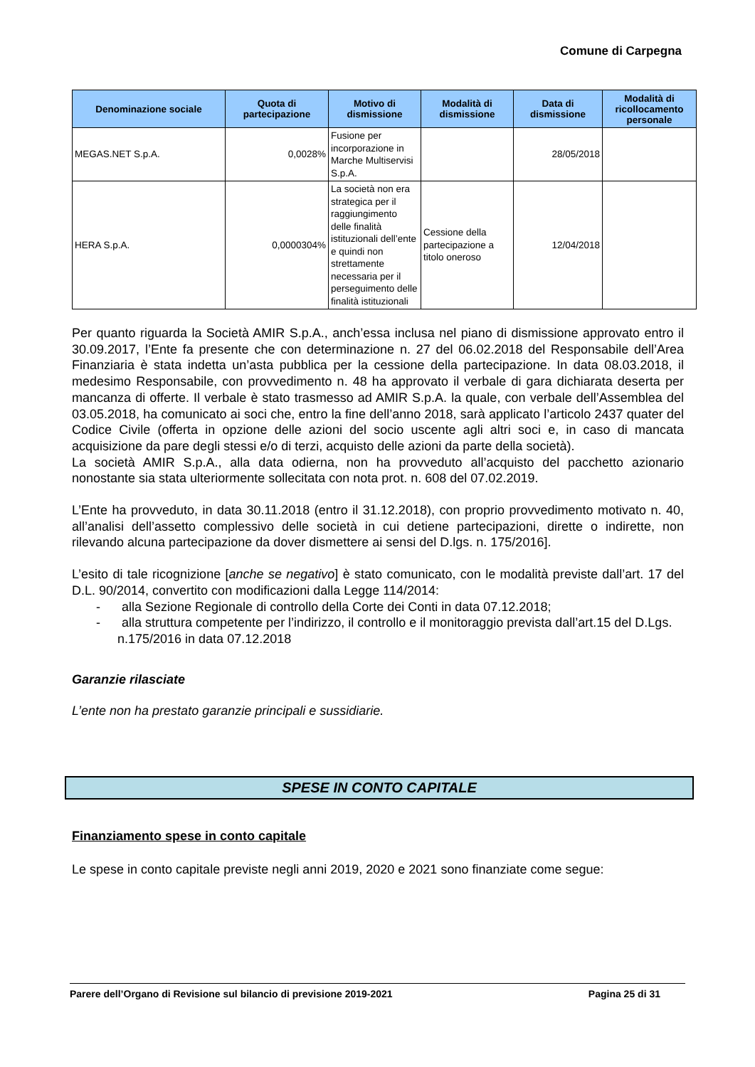Comune di Carpegna
| Denominazione sociale | Quota di partecipazione | Motivo di dismissione | Modalità di dismissione | Data di dismissione | Modalità di ricollocamento personale |
| --- | --- | --- | --- | --- | --- |
| MEGAS.NET S.p.A. | 0,0028% | Fusione per incorporazione in Marche Multiservisi S.p.A. | | 28/05/2018 | |
| HERA S.p.A. | 0,0000304% | La società non era strategica per il raggiungimento delle finalità istituzionali dell’ente e quindi non strettamente necessaria per il perseguimento delle finalità istituzionali | Cessione della partecipazione a titolo oneroso | 12/04/2018 | |
Per quanto riguarda la Società AMIR S.p.A., anch’essa inclusa nel piano di dismissione approvato entro il 30.09.2017, l’Ente fa presente che con determinazione n. 27 del 06.02.2018 del Responsabile dell’Area Finanziaria è stata indetta un’asta pubblica per la cessione della partecipazione. In data 08.03.2018, il medesimo Responsabile, con provvedimento n. 48 ha approvato il verbale di gara dichiarata deserta per mancanza di offerte. Il verbale è stato trasmesso ad AMIR S.p.A. la quale, con verbale dell’Assemblea del 03.05.2018, ha comunicato ai soci che, entro la fine dell’anno 2018, sarà applicato l’articolo 2437 quater del Codice Civile (offerta in opzione delle azioni del socio uscente agli altri soci e, in caso di mancata acquisizione da pare degli stessi e/o di terzi, acquisto delle azioni da parte della società).
La società AMIR S.p.A., alla data odierna, non ha provveduto all’acquisto del pacchetto azionario nonostante sia stata ulteriormente sollecitata con nota prot. n. 608 del 07.02.2019.
L’Ente ha provveduto, in data 30.11.2018 (entro il 31.12.2018), con proprio provvedimento motivato n. 40, all’analisi dell’assetto complessivo delle società in cui detiene partecipazioni, dirette o indirette, non rilevando alcuna partecipazione da dover dismettere ai sensi del D.lgs. n. 175/2016].
L’esito di tale ricognizione [anche se negativo] è stato comunicato, con le modalità previste dall’art. 17 del D.L. 90/2014, convertito con modificazioni dalla Legge 114/2014:
- alla Sezione Regionale di controllo della Corte dei Conti in data 07.12.2018;
- alla struttura competente per l’indirizzo, il controllo e il monitoraggio prevista dall’art.15 del D.Lgs. n.175/2016 in data 07.12.2018
Garanzie rilasciate
L’ente non ha prestato garanzie principali e sussidiarie.
SPESE IN CONTO CAPITALE
Finanziamento spese in conto capitale
Le spese in conto capitale previste negli anni 2019, 2020 e 2021 sono finanziate come segue:
Parere dell’Organo di Revisione sul bilancio di previsione 2019-2021 Pagina 25 di 31